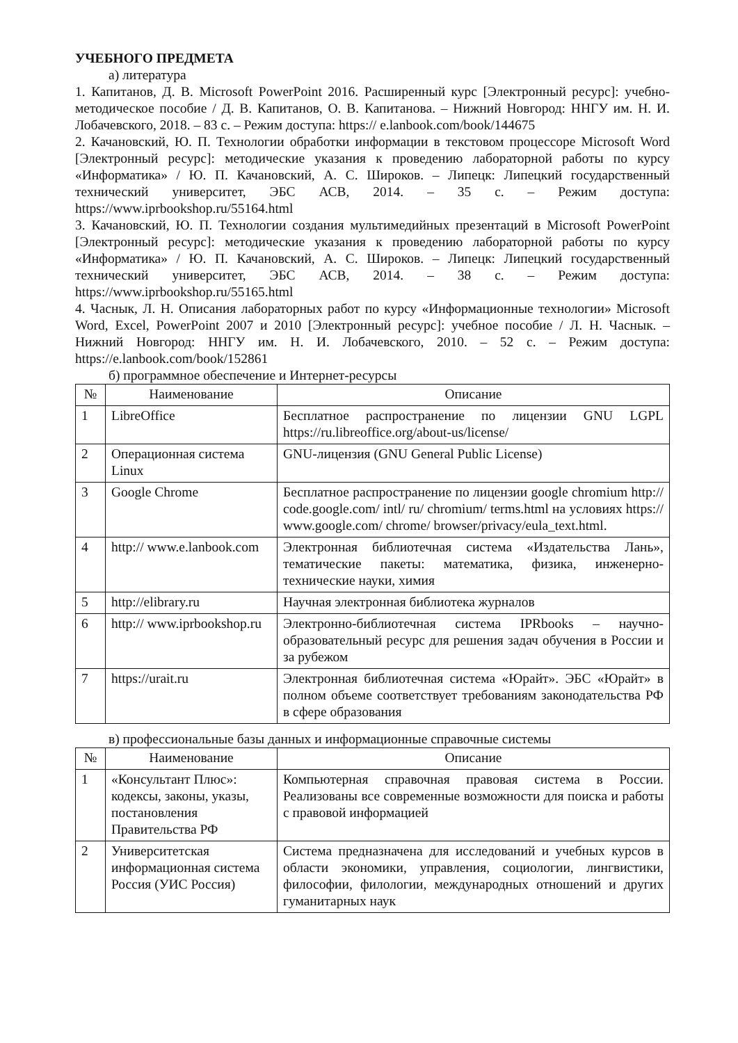УЧЕБНОГО ПРЕДМЕТА
а) литература
1. Капитанов, Д. В. Microsoft PowerPoint 2016. Расширенный курс [Электронный ресурс]: учебно-методическое пособие / Д. В. Капитанов, О. В. Капитанова. – Нижний Новгород: ННГУ им. Н. И. Лобачевского, 2018. – 83 с. – Режим доступа: https:// e.lanbook.com/book/144675
2. Качановский, Ю. П. Технологии обработки информации в текстовом процессоре Microsoft Word [Электронный ресурс]: методические указания к проведению лабораторной работы по курсу «Информатика» / Ю. П. Качановский, А. С. Широков. – Липецк: Липецкий государственный технический университет, ЭБС АСВ, 2014. – 35 с. – Режим доступа: https://www.iprbookshop.ru/55164.html
3. Качановский, Ю. П. Технологии создания мультимедийных презентаций в Microsoft PowerPoint [Электронный ресурс]: методические указания к проведению лабораторной работы по курсу «Информатика» / Ю. П. Качановский, А. С. Широков. – Липецк: Липецкий государственный технический университет, ЭБС АСВ, 2014. – 38 с. – Режим доступа: https://www.iprbookshop.ru/55165.html
4. Часнык, Л. Н. Описания лабораторных работ по курсу «Информационные технологии» Microsoft Word, Excel, PowerPoint 2007 и 2010 [Электронный ресурс]: учебное пособие / Л. Н. Часнык. – Нижний Новгород: ННГУ им. Н. И. Лобачевского, 2010. – 52 с. – Режим доступа: https://e.lanbook.com/book/152861
б) программное обеспечение и Интернет-ресурсы
| № | Наименование | Описание |
| --- | --- | --- |
| 1 | LibreOffice | Бесплатное распространение по лицензии GNU LGPL https://ru.libreoffice.org/about-us/license/ |
| 2 | Операционная система Linux | GNU-лицензия (GNU General Public License) |
| 3 | Google Chrome | Бесплатное распространение по лицензии google chromium http:// code.google.com/ intl/ ru/ chromium/ terms.html на условиях https:// www.google.com/ chrome/ browser/privacy/eula_text.html. |
| 4 | http:// www.e.lanbook.com | Электронная библиотечная система «Издательства Лань», тематические пакеты: математика, физика, инженерно-технические науки, химия |
| 5 | http://elibrary.ru | Научная электронная библиотека журналов |
| 6 | http:// www.iprbookshop.ru | Электронно-библиотечная система IPRbooks – научно-образовательный ресурс для решения задач обучения в России и за рубежом |
| 7 | https://urait.ru | Электронная библиотечная система «Юрайт». ЭБС «Юрайт» в полном объеме соответствует требованиям законодательства РФ в сфере образования |
в) профессиональные базы данных и информационные справочные системы
| № | Наименование | Описание |
| --- | --- | --- |
| 1 | «Консультант Плюс»: кодексы, законы, указы, постановления Правительства РФ | Компьютерная справочная правовая система в России. Реализованы все современные возможности для поиска и работы с правовой информацией |
| 2 | Университетская информационная система Россия (УИС Россия) | Система предназначена для исследований и учебных курсов в области экономики, управления, социологии, лингвистики, философии, филологии, международных отношений и других гуманитарных наук |